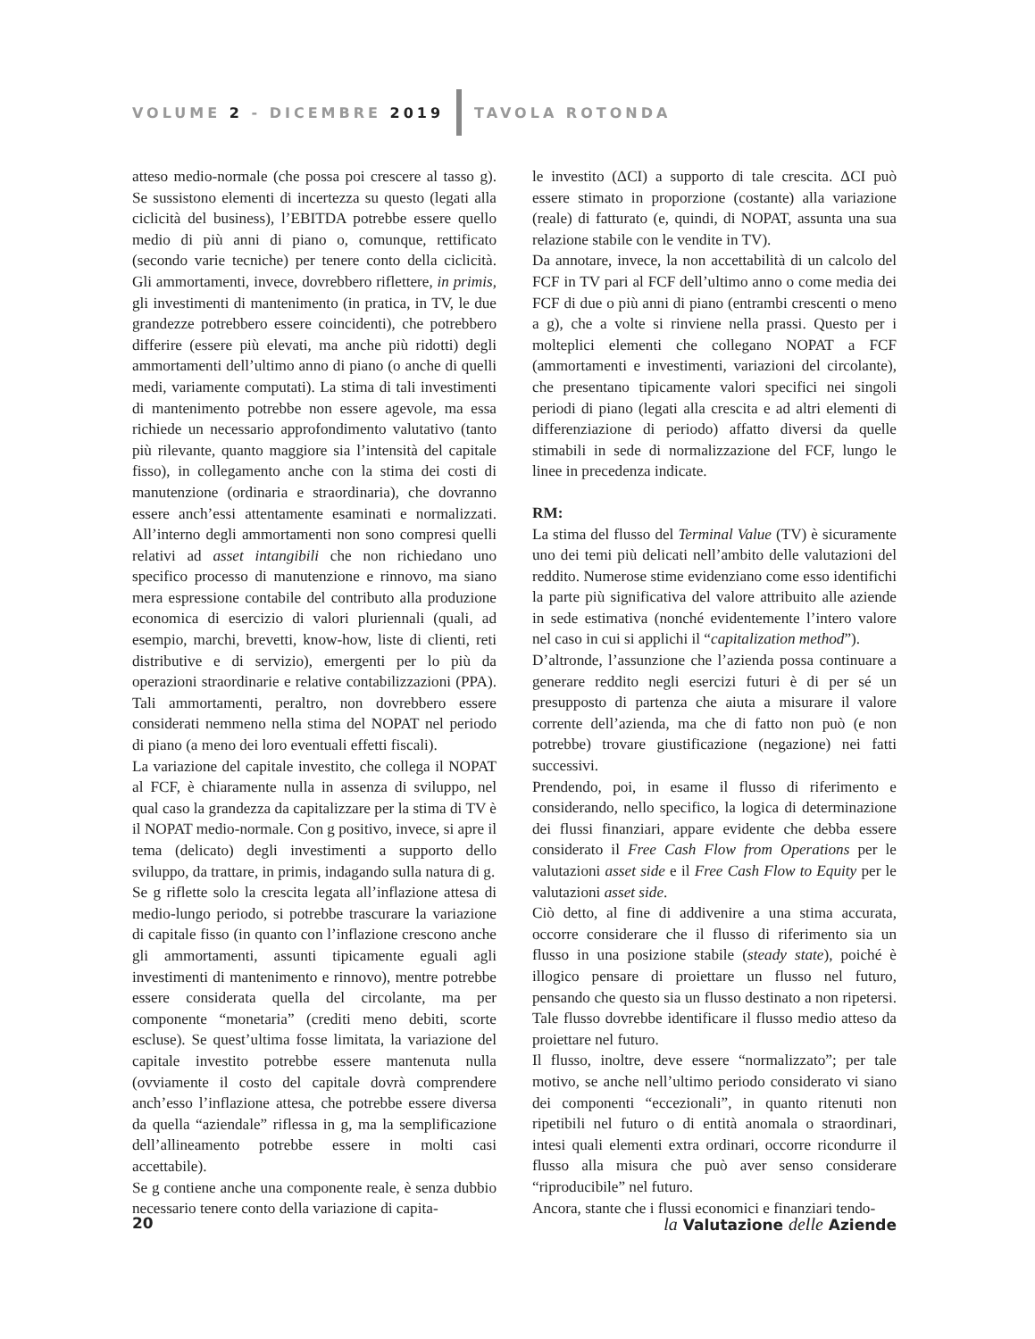VOLUME 2 - DICEMBRE 2019 TAVOLA ROTONDA
atteso medio-normale (che possa poi crescere al tasso g). Se sussistono elementi di incertezza su questo (legati alla ciclicità del business), l’EBITDA potrebbe essere quello medio di più anni di piano o, comunque, rettificato (secondo varie tecniche) per tenere conto della ciclicità. Gli ammortamenti, invece, dovrebbero riflettere, in primis, gli investimenti di mantenimento (in pratica, in TV, le due grandezze potrebbero essere coincidenti), che potrebbero differire (essere più elevati, ma anche più ridotti) degli ammortamenti dell’ultimo anno di piano (o anche di quelli medi, variamente computati). La stima di tali investimenti di mantenimento potrebbe non essere agevole, ma essa richiede un necessario approfondimento valutativo (tanto più rilevante, quanto maggiore sia l’intensità del capitale fisso), in collegamento anche con la stima dei costi di manutenzione (ordinaria e straordinaria), che dovranno essere anch’essi attentamente esaminati e normalizzati. All’interno degli ammortamenti non sono compresi quelli relativi ad asset intangibili che non richiedano uno specifico processo di manutenzione e rinnovo, ma siano mera espressione contabile del contributo alla produzione economica di esercizio di valori pluriennali (quali, ad esempio, marchi, brevetti, know-how, liste di clienti, reti distributive e di servizio), emergenti per lo più da operazioni straordinarie e relative contabilizzazioni (PPA). Tali ammortamenti, peraltro, non dovrebbero essere considerati nemmeno nella stima del NOPAT nel periodo di piano (a meno dei loro eventuali effetti fiscali).
La variazione del capitale investito, che collega il NOPAT al FCF, è chiaramente nulla in assenza di sviluppo, nel qual caso la grandezza da capitalizzare per la stima di TV è il NOPAT medio-normale. Con g positivo, invece, si apre il tema (delicato) degli investimenti a supporto dello sviluppo, da trattare, in primis, indagando sulla natura di g.
Se g riflette solo la crescita legata all’inflazione attesa di medio-lungo periodo, si potrebbe trascurare la variazione di capitale fisso (in quanto con l’inflazione crescono anche gli ammortamenti, assunti tipicamente eguali agli investimenti di mantenimento e rinnovo), mentre potrebbe essere considerata quella del circolante, ma per componente “monetaria” (crediti meno debiti, scorte escluse). Se quest’ultima fosse limitata, la variazione del capitale investito potrebbe essere mantenuta nulla (ovviamente il costo del capitale dovrà comprendere anch’esso l’inflazione attesa, che potrebbe essere diversa da quella “aziendale” riflessa in g, ma la semplificazione dell’allineamento potrebbe essere in molti casi accettabile).
Se g contiene anche una componente reale, è senza dubbio necessario tenere conto della variazione di capita-
le investito (ΔCI) a supporto di tale crescita. ΔCI può essere stimato in proporzione (costante) alla variazione (reale) di fatturato (e, quindi, di NOPAT, assunta una sua relazione stabile con le vendite in TV).
Da annotare, invece, la non accettabilità di un calcolo del FCF in TV pari al FCF dell’ultimo anno o come media dei FCF di due o più anni di piano (entrambi crescenti o meno a g), che a volte si rinviene nella prassi. Questo per i molteplici elementi che collegano NOPAT a FCF (ammortamenti e investimenti, variazioni del circolante), che presentano tipicamente valori specifici nei singoli periodi di piano (legati alla crescita e ad altri elementi di differenziazione di periodo) affatto diversi da quelle stimabili in sede di normalizzazione del FCF, lungo le linee in precedenza indicate.
RM:
La stima del flusso del Terminal Value (TV) è sicuramente uno dei temi più delicati nell’ambito delle valutazioni del reddito. Numerose stime evidenziano come esso identifichi la parte più significativa del valore attribuito alle aziende in sede estimativa (nonché evidentemente l’intero valore nel caso in cui si applichi il “capitalization method”).
D’altronde, l’assunzione che l’azienda possa continuare a generare reddito negli esercizi futuri è di per sé un presupposto di partenza che aiuta a misurare il valore corrente dell’azienda, ma che di fatto non può (e non potrebbe) trovare giustificazione (negazione) nei fatti successivi.
Prendendo, poi, in esame il flusso di riferimento e considerando, nello specifico, la logica di determinazione dei flussi finanziari, appare evidente che debba essere considerato il Free Cash Flow from Operations per le valutazioni asset side e il Free Cash Flow to Equity per le valutazioni asset side.
Ciò detto, al fine di addivenire a una stima accurata, occorre considerare che il flusso di riferimento sia un flusso in una posizione stabile (steady state), poiché è illogico pensare di proiettare un flusso nel futuro, pensando che questo sia un flusso destinato a non ripetersi. Tale flusso dovrebbe identificare il flusso medio atteso da proiettare nel futuro.
Il flusso, inoltre, deve essere “normalizzato”; per tale motivo, se anche nell’ultimo periodo considerato vi siano dei componenti “eccezionali”, in quanto ritenuti non ripetibili nel futuro o di entità anomala o straordinari, intesi quali elementi extra ordinari, occorre ricondurre il flusso alla misura che può aver senso considerare “riproducibile” nel futuro.
Ancora, stante che i flussi economici e finanziari tendo-
20 la Valutazione delle Aziende